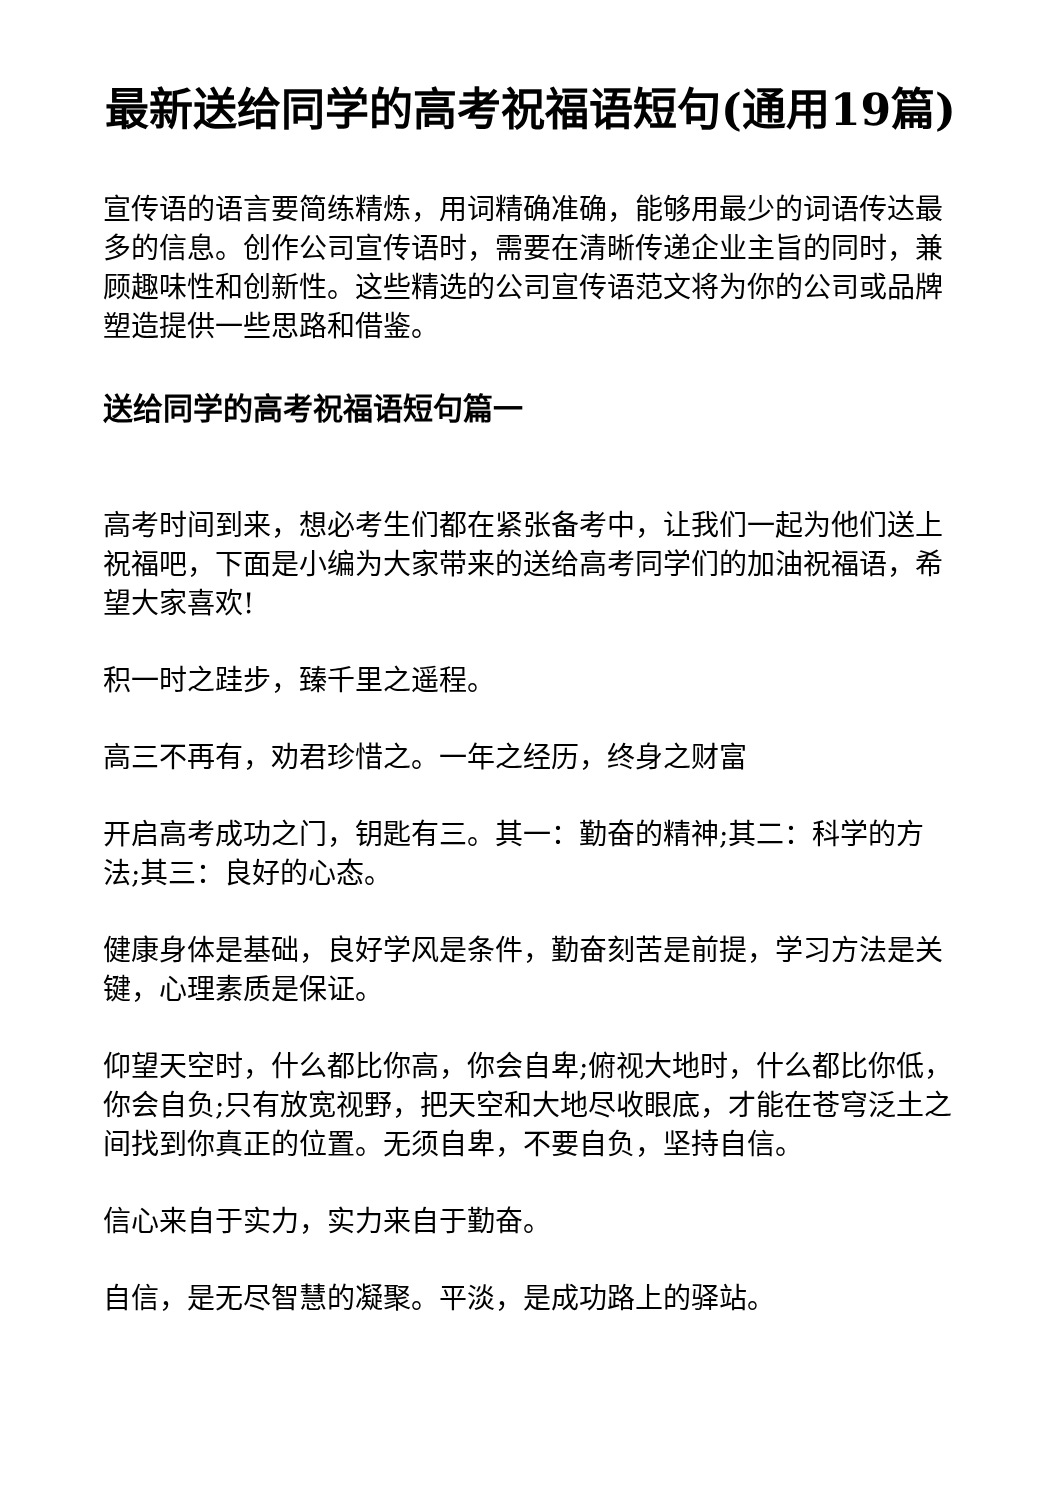最新送给同学的高考祝福语短句(通用19篇)
宣传语的语言要简练精炼，用词精确准确，能够用最少的词语传达最多的信息。创作公司宣传语时，需要在清晰传递企业主旨的同时，兼顾趣味性和创新性。这些精选的公司宣传语范文将为你的公司或品牌塑造提供一些思路和借鉴。
送给同学的高考祝福语短句篇一
高考时间到来，想必考生们都在紧张备考中，让我们一起为他们送上祝福吧，下面是小编为大家带来的送给高考同学们的加油祝福语，希望大家喜欢!
积一时之跬步，臻千里之遥程。
高三不再有，劝君珍惜之。一年之经历，终身之财富
开启高考成功之门，钥匙有三。其一：勤奋的精神;其二：科学的方法;其三：良好的心态。
健康身体是基础，良好学风是条件，勤奋刻苦是前提，学习方法是关键，心理素质是保证。
仰望天空时，什么都比你高，你会自卑;俯视大地时，什么都比你低，你会自负;只有放宽视野，把天空和大地尽收眼底，才能在苍穹泛土之间找到你真正的位置。无须自卑，不要自负，坚持自信。
信心来自于实力，实力来自于勤奋。
自信，是无尽智慧的凝聚。平淡，是成功路上的驿站。